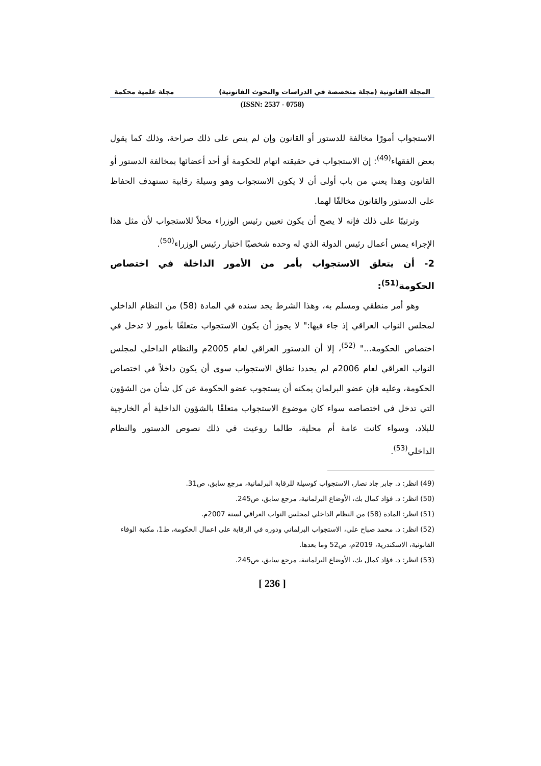المجلة القانونية (مجلة متخصصة في الدراسات والبحوث القانونية) مجلة علمية محكمة
(ISSN: 2537 - 0758)
الاستجواب أمورًا مخالفة للدستور أو القانون وإن لم ينص على ذلك صراحة، وذلك كما يقول بعض الفقهاء<sup>(49)</sup>: إن الاستجواب في حقيقته اتهام للحكومة أو أحد أعضائها بمخالفة الدستور أو القانون وهذا يعني من باب أولى أن لا يكون الاستجواب وهو وسيلة رقابية تستهدف الحفاظ على الدستور والقانون مخالفًا لهما.
وترتيبًا على ذلك فإنه لا يصح أن يكون تعيين رئيس الوزراء محلاً للاستجواب لأن مثل هذا الإجراء يمس أعمال رئيس الدولة الذي له وحده شخصيًا اختيار رئيس الوزراء<sup>(50)</sup>.
2- أن يتعلق الاستجواب بأمر من الأمور الداخلة في اختصاص الحكومة<sup>(51)</sup>:
وهو أمر منطقي ومسلم به، وهذا الشرط يجد سنده في المادة (58) من النظام الداخلي لمجلس النواب العراقي إذ جاء فيها:" لا يجوز أن يكون الاستجواب متعلقًا بأمور لا تدخل في اختصاص الحكومة..." <sup>(52)</sup>، إلا أن الدستور العراقي لعام 2005م والنظام الداخلي لمجلس النواب العراقي لعام 2006م لم يحددا نطاق الاستجواب سوى أن يكون داخلاً في اختصاص الحكومة، وعليه فإن عضو البرلمان يمكنه أن يستجوب عضو الحكومة عن كل شأن من الشؤون التي تدخل في اختصاصه سواء كان موضوع الاستجواب متعلقًا بالشؤون الداخلية أم الخارجية للبلاد، وسواء كانت عامة أم محلية، طالما روعيت في ذلك نصوص الدستور والنظام الداخلي<sup>(53)</sup>.
(49) انظر: د. جابر جاد نصار، الاستجواب كوسيلة للرقابة البرلمانية، مرجع سابق، ص31.
(50) انظر: د. فؤاد كمال بك، الأوضاع البرلمانية، مرجع سابق، ص245.
(51) انظر: المادة (58) من النظام الداخلي لمجلس النواب العراقي لسنة 2007م.
(52) انظر: د. محمد صباح علي، الاستجواب البرلماني ودوره في الرقابة على اعمال الحكومة، ط1، مكتبة الوفاء القانونية، الاسكندرية، 2019م، ص52 وما بعدها.
(53) انظر: د. فؤاد كمال بك، الأوضاع البرلمانية، مرجع سابق، ص245.
[ 236 ]